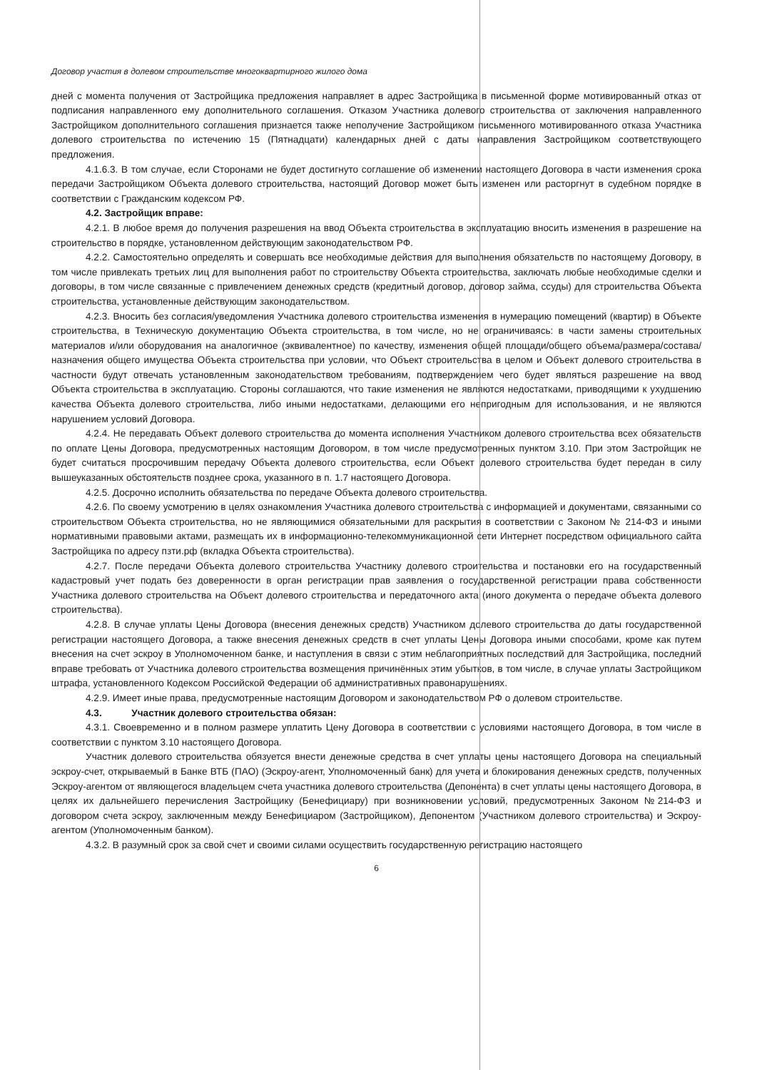Договор участия в долевом строительстве многоквартирного жилого дома
дней с момента получения от Застройщика предложения направляет в адрес Застройщика в письменной форме мотивированный отказ от подписания направленного ему дополнительного соглашения. Отказом Участника долевого строительства от заключения направленного Застройщиком дополнительного соглашения признается также неполучение Застройщиком письменного мотивированного отказа Участника долевого строительства по истечению 15 (Пятнадцати) календарных дней с даты направления Застройщиком соответствующего предложения.
4.1.6.3. В том случае, если Сторонами не будет достигнуто соглашение об изменении настоящего Договора в части изменения срока передачи Застройщиком Объекта долевого строительства, настоящий Договор может быть изменен или расторгнут в судебном порядке в соответствии с Гражданским кодексом РФ.
4.2. Застройщик вправе:
4.2.1. В любое время до получения разрешения на ввод Объекта строительства в эксплуатацию вносить изменения в разрешение на строительство в порядке, установленном действующим законодательством РФ.
4.2.2. Самостоятельно определять и совершать все необходимые действия для выполнения обязательств по настоящему Договору, в том числе привлекать третьих лиц для выполнения работ по строительству Объекта строительства, заключать любые необходимые сделки и договоры, в том числе связанные с привлечением денежных средств (кредитный договор, договор займа, ссуды) для строительства Объекта строительства, установленные действующим законодательством.
4.2.3. Вносить без согласия/уведомления Участника долевого строительства изменения в нумерацию помещений (квартир) в Объекте строительства, в Техническую документацию Объекта строительства, в том числе, но не ограничиваясь: в части замены строительных материалов и/или оборудования на аналогичное (эквивалентное) по качеству, изменения общей площади/общего объема/размера/состава/назначения общего имущества Объекта строительства при условии, что Объект строительства в целом и Объект долевого строительства в частности будут отвечать установленным законодательством требованиям, подтверждением чего будет являться разрешение на ввод Объекта строительства в эксплуатацию. Стороны соглашаются, что такие изменения не являются недостатками, приводящими к ухудшению качества Объекта долевого строительства, либо иными недостатками, делающими его непригодным для использования, и не являются нарушением условий Договора.
4.2.4. Не передавать Объект долевого строительства до момента исполнения Участником долевого строительства всех обязательств по оплате Цены Договора, предусмотренных настоящим Договором, в том числе предусмотренных пунктом 3.10. При этом Застройщик не будет считаться просрочившим передачу Объекта долевого строительства, если Объект долевого строительства будет передан в силу вышеуказанных обстоятельств позднее срока, указанного в п. 1.7 настоящего Договора.
4.2.5. Досрочно исполнить обязательства по передаче Объекта долевого строительства.
4.2.6. По своему усмотрению в целях ознакомления Участника долевого строительства с информацией и документами, связанными со строительством Объекта строительства, но не являющимися обязательными для раскрытия в соответствии с Законом № 214-ФЗ и иными нормативными правовыми актами, размещать их в информационно-телекоммуникационной сети Интернет посредством официального сайта Застройщика по адресу пзти.рф (вкладка Объекта строительства).
4.2.7. После передачи Объекта долевого строительства Участнику долевого строительства и постановки его на государственный кадастровый учет подать без доверенности в орган регистрации прав заявления о государственной регистрации права собственности Участника долевого строительства на Объект долевого строительства и передаточного акта (иного документа о передаче объекта долевого строительства).
4.2.8. В случае уплаты Цены Договора (внесения денежных средств) Участником долевого строительства до даты государственной регистрации настоящего Договора, а также внесения денежных средств в счет уплаты Цены Договора иными способами, кроме как путем внесения на счет эскроу в Уполномоченном банке, и наступления в связи с этим неблагоприятных последствий для Застройщика, последний вправе требовать от Участника долевого строительства возмещения причинённых этим убытков, в том числе, в случае уплаты Застройщиком штрафа, установленного Кодексом Российской Федерации об административных правонарушениях.
4.2.9. Имеет иные права, предусмотренные настоящим Договором и законодательством РФ о долевом строительстве.
4.3. Участник долевого строительства обязан:
4.3.1. Своевременно и в полном размере уплатить Цену Договора в соответствии с условиями настоящего Договора, в том числе в соответствии с пунктом 3.10 настоящего Договора.
Участник долевого строительства обязуется внести денежные средства в счет уплаты цены настоящего Договора на специальный эскроу-счет, открываемый в Банке ВТБ (ПАО) (Эскроу-агент, Уполномоченный банк) для учета и блокирования денежных средств, полученных Эскроу-агентом от являющегося владельцем счета участника долевого строительства (Депонента) в счет уплаты цены настоящего Договора, в целях их дальнейшего перечисления Застройщику (Бенефициару) при возникновении условий, предусмотренных Законом №214-ФЗ и договором счета эскроу, заключенным между Бенефициаром (Застройщиком), Депонентом (Участником долевого строительства) и Эскроу-агентом (Уполномоченным банком).
4.3.2. В разумный срок за свой счет и своими силами осуществить государственную регистрацию настоящего
6